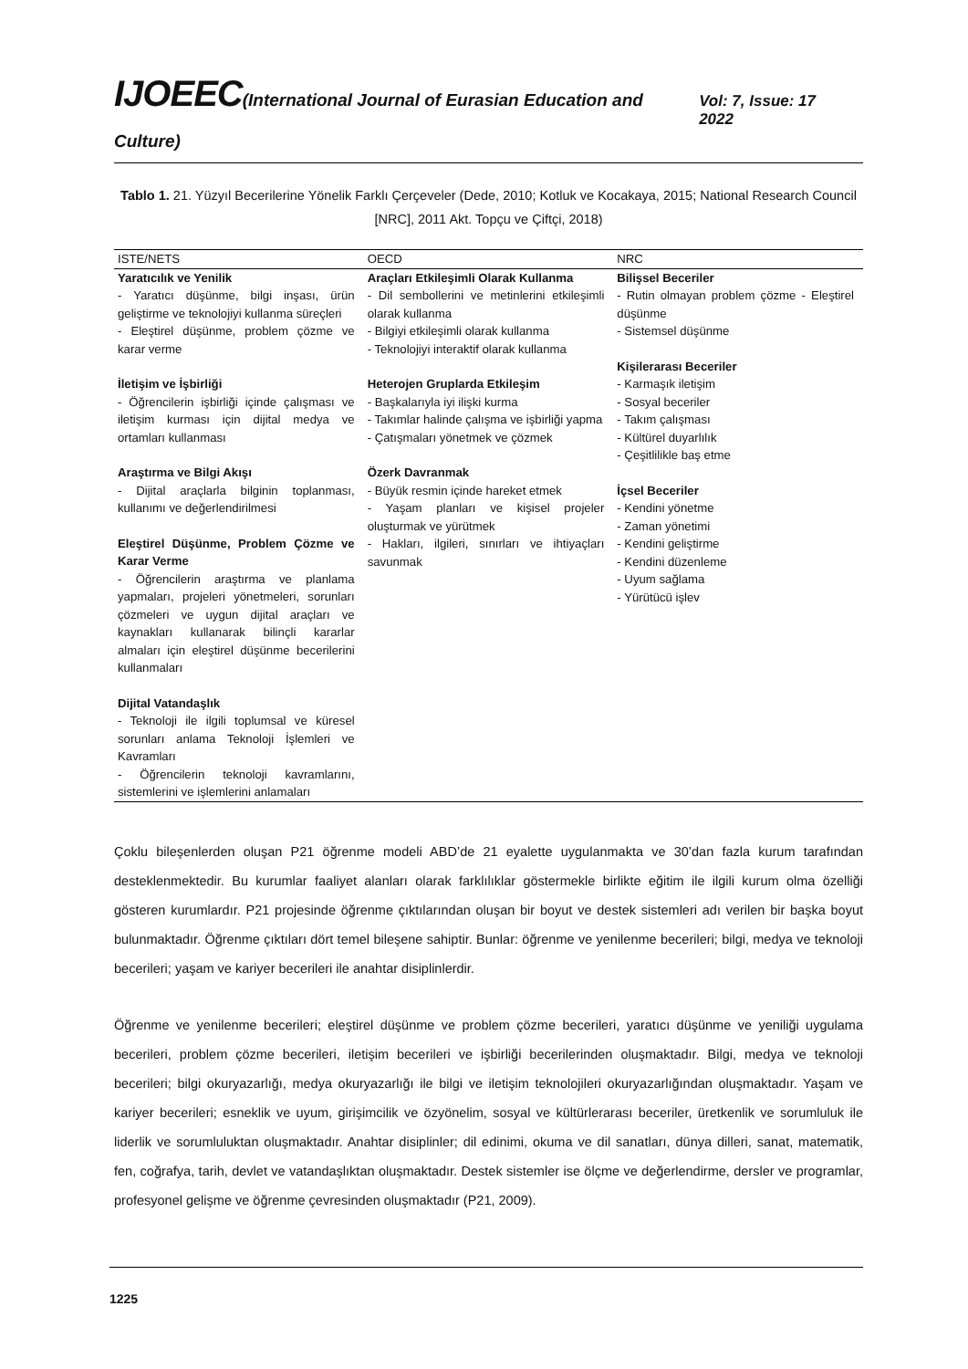IJOEEC(International Journal of Eurasian Education and Culture)
Vol: 7, Issue: 17 2022
Tablo 1. 21. Yüzyıl Becerilerine Yönelik Farklı Çerçeveler (Dede, 2010; Kotluk ve Kocakaya, 2015; National Research Council [NRC], 2011 Akt. Topçu ve Çiftçi, 2018)
| ISTE/NETS | OECD | NRC |
| --- | --- | --- |
| Yaratıcılık ve Yenilik - Yaratıcı düşünme, bilgi inşası, ürün geliştirme ve teknolojiyi kullanma süreçleri - Eleştirel düşünme, problem çözme ve karar verme İletişim ve İşbirliği - Öğrencilerin işbirliği içinde çalışması ve iletişim kurması için dijital medya ve ortamları kullanması Araştırma ve Bilgi Akışı - Dijital araçlarla bilginin toplanması, kullanımı ve değerlendirilmesi Eleştirel Düşünme, Problem Çözme ve Karar Verme - Öğrencilerin araştırma ve planlama yapmaları, projeleri yönetmeleri, sorunları çözmeleri ve uygun dijital araçları ve kaynakları kullanarak bilinçli kararlar almaları için eleştirel düşünme becerilerini kullanmaları Dijital Vatandaşlık - Teknoloji ile ilgili toplumsal ve küresel sorunları anlama Teknoloji İşlemleri ve Kavramları - Öğrencilerin teknoloji kavramlarını, sistemlerini ve işlemlerini anlamaları | Araçları Etkileşimli Olarak Kullanma - Dil sembollerini ve metinlerini etkileşimli olarak kullanma - Bilgiyi etkileşimli olarak kullanma - Teknolojiyi interaktif olarak kullanma Heterojen Gruplarda Etkileşim - Başkalarıyla iyi ilişki kurma - Takımlar halinde çalışma ve işbirliği yapma - Çatışmaları yönetmek ve çözmek Özerk Davranmak - Büyük resmin içinde hareket etmek - Yaşam planları ve kişisel projeler oluşturmak ve yürütmek - Hakları, ilgileri, sınırları ve ihtiyaçları savunmak | Bilişsel Beceriler - Rutin olmayan problem çözme - Eleştirel düşünme - Sistemsel düşünme Kişilerarası Beceriler - Karmaşık iletişim - Sosyal beceriler - Takım çalışması - Kültürel duyarlılık - Çeşitlilikle baş etme İçsel Beceriler - Kendini yönetme - Zaman yönetimi - Kendini geliştirme - Kendini düzenleme - Uyum sağlama - Yürütücü işlev |
Çoklu bileşenlerden oluşan P21 öğrenme modeli ABD’de 21 eyalette uygulanmakta ve 30’dan fazla kurum tarafından desteklenmektedir. Bu kurumlar faaliyet alanları olarak farklılıklar göstermekle birlikte eğitim ile ilgili kurum olma özelliği gösteren kurumlardır. P21 projesinde öğrenme çıktılarından oluşan bir boyut ve destek sistemleri adı verilen bir başka boyut bulunmaktadır. Öğrenme çıktıları dört temel bileşene sahiptir. Bunlar: öğrenme ve yenilenme becerileri; bilgi, medya ve teknoloji becerileri; yaşam ve kariyer becerileri ile anahtar disiplinlerdir.
Öğrenme ve yenilenme becerileri; eleştirel düşünme ve problem çözme becerileri, yaratıcı düşünme ve yeniliği uygulama becerileri, problem çözme becerileri, iletişim becerileri ve işbirliği becerilerinden oluşmaktadır. Bilgi, medya ve teknoloji becerileri; bilgi okuryazarlığı, medya okuryazarlığı ile bilgi ve iletişim teknolojileri okuryazarlığından oluşmaktadır. Yaşam ve kariyer becerileri; esneklik ve uyum, girişimcilik ve özyönelim, sosyal ve kültürlerarası beceriler, üretkenlik ve sorumluluk ile liderlik ve sorumluluktan oluşmaktadır. Anahtar disiplinler; dil edinimi, okuma ve dil sanatları, dünya dilleri, sanat, matematik, fen, coğrafya, tarih, devlet ve vatandaşlıktan oluşmaktadır. Destek sistemler ise ölçme ve değerlendirme, dersler ve programlar, profesyonel gelişme ve öğrenme çevresinden oluşmaktadır (P21, 2009).
1225